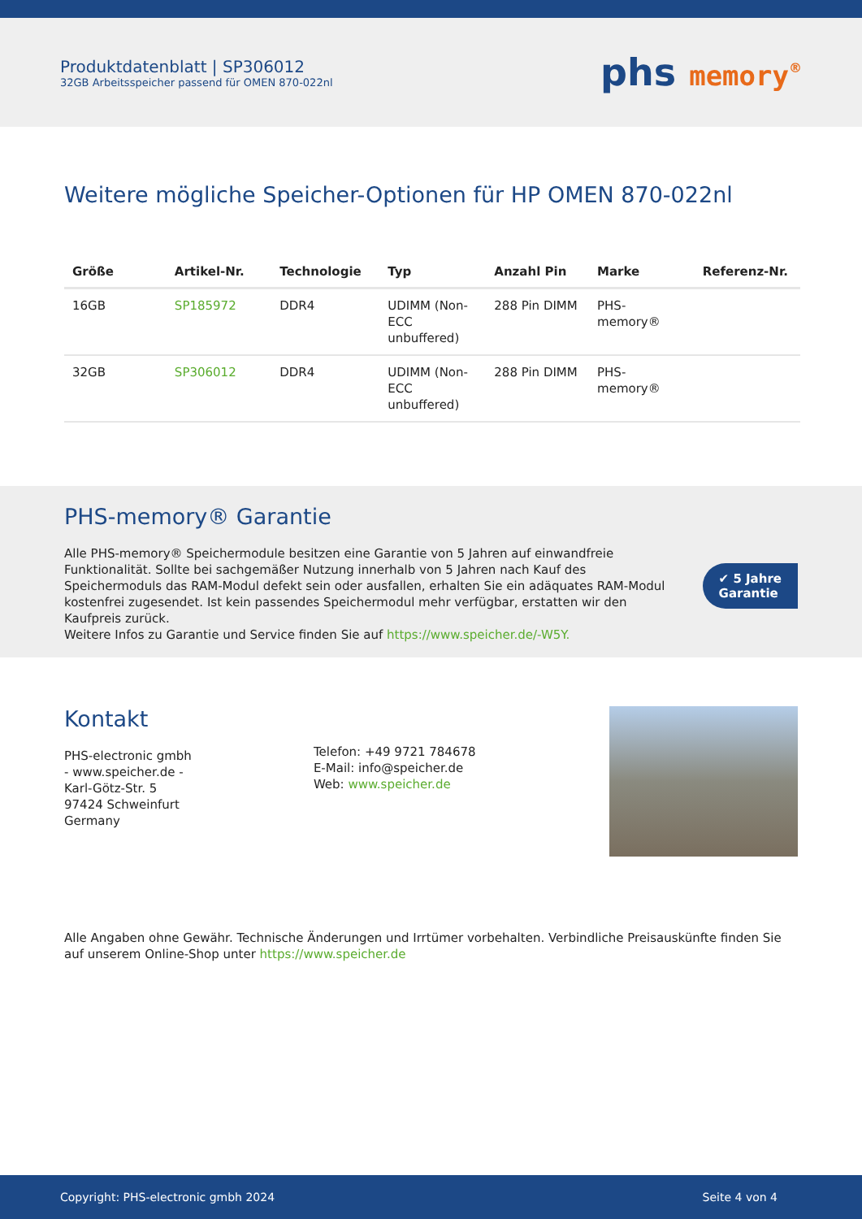Produktdatenblatt | SP306012
32GB Arbeitsspeicher passend für OMEN 870-022nl
phs memory<sup>®</sup>
Weitere mögliche Speicher-Optionen für HP OMEN 870-022nl
| Größe | Artikel-Nr. | Technologie | Typ | Anzahl Pin | Marke | Referenz-Nr. |
| --- | --- | --- | --- | --- | --- | --- |
| 16GB | SP185972 | DDR4 | UDIMM (Non-ECC unbuffered) | 288 Pin DIMM | PHS-memory® | |
| 32GB | SP306012 | DDR4 | UDIMM (Non-ECC unbuffered) | 288 Pin DIMM | PHS-memory® | |
PHS-memory® Garantie
Alle PHS-memory® Speichermodule besitzen eine Garantie von 5 Jahren auf einwandfreie Funktionalität. Sollte bei sachgemäßer Nutzung innerhalb von 5 Jahren nach Kauf des Speichermoduls das RAM-Modul defekt sein oder ausfallen, erhalten Sie ein adäquates RAM-Modul kostenfrei zugesendet. Ist kein passendes Speichermodul mehr verfügbar, erstatten wir den Kaufpreis zurück.
Weitere Infos zu Garantie und Service finden Sie auf https://www.speicher.de/-W5Y.
✔ 5 Jahre
Garantie
Kontakt
PHS-electronic gmbh
- www.speicher.de -
Karl-Götz-Str. 5
97424 Schweinfurt
Germany
Telefon: +49 9721 784678
E-Mail: info@speicher.de
Web: www.speicher.de
Alle Angaben ohne Gewähr. Technische Änderungen und Irrtümer vorbehalten. Verbindliche Preisauskünfte finden Sie auf unserem Online-Shop unter https://www.speicher.de
Copyright: PHS-electronic gmbh 2024 Seite 4 von 4